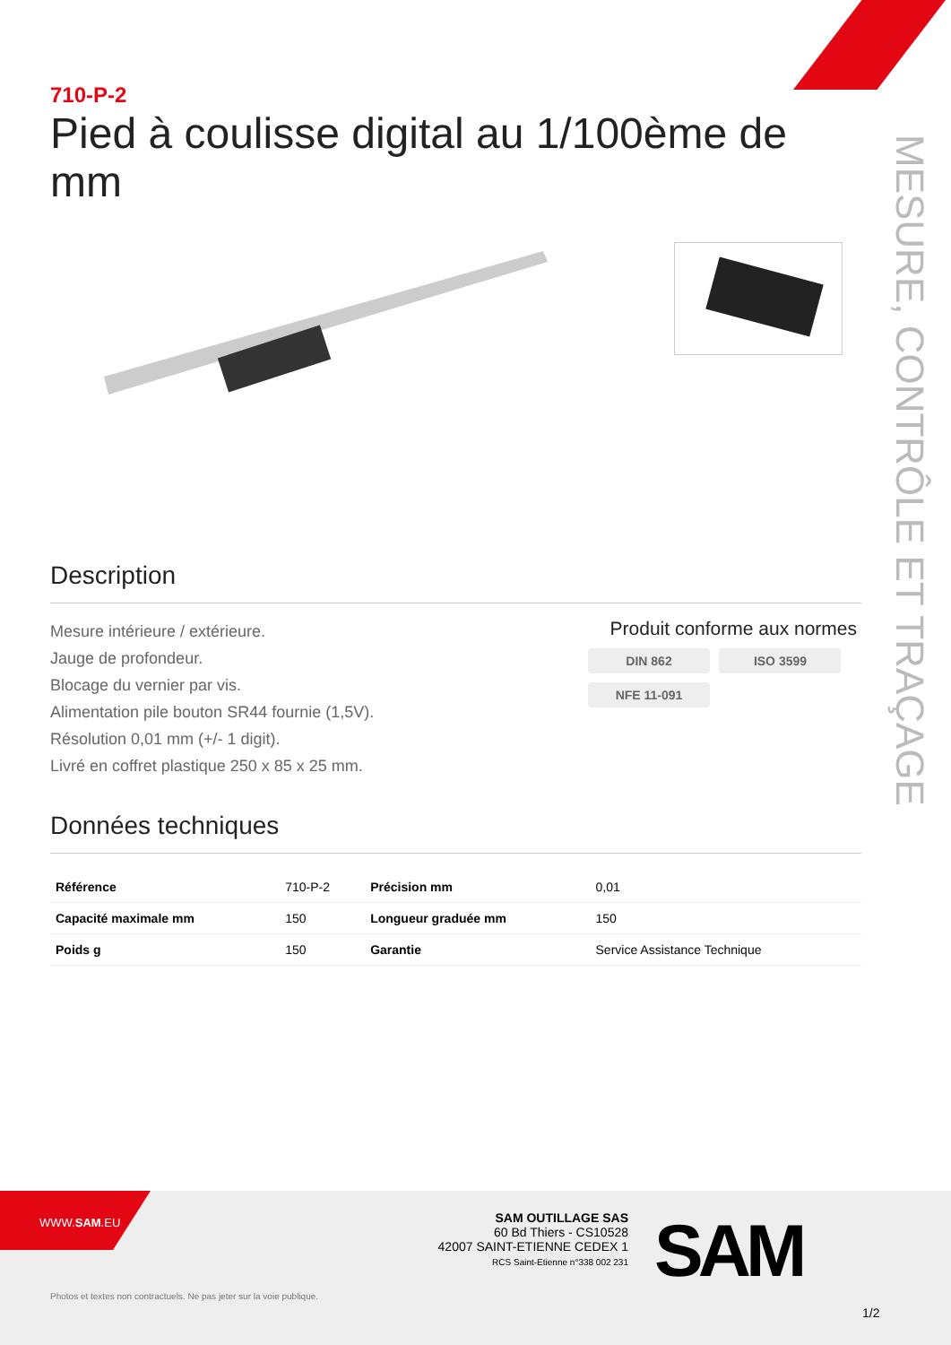MESURE, CONTRÔLE ET TRAÇAGE
710-P-2
Pied à coulisse digital au 1/100ème de mm
Description
Mesure intérieure / extérieure.
Jauge de profondeur.
Blocage du vernier par vis.
Alimentation pile bouton SR44 fournie (1,5V).
Résolution 0,01 mm (+/- 1 digit).
Livré en coffret plastique 250 x 85 x 25 mm.
Produit conforme aux normes
DIN 862 ISO 3599 NFE 11-091
Données techniques
| Référence | 710-P-2 | Précision mm | 0,01 |
| Capacité maximale mm | 150 | Longueur graduée mm | 150 |
| Poids g | 150 | Garantie | Service Assistance Technique |
WWW.SAM.EU
SAM OUTILLAGE SAS
60 Bd Thiers - CS10528
42007 SAINT-ETIENNE CEDEX 1
RCS Saint-Etienne n°338 002 231
SAM
Photos et textes non contractuels. Ne pas jeter sur la voie publique.
1/2